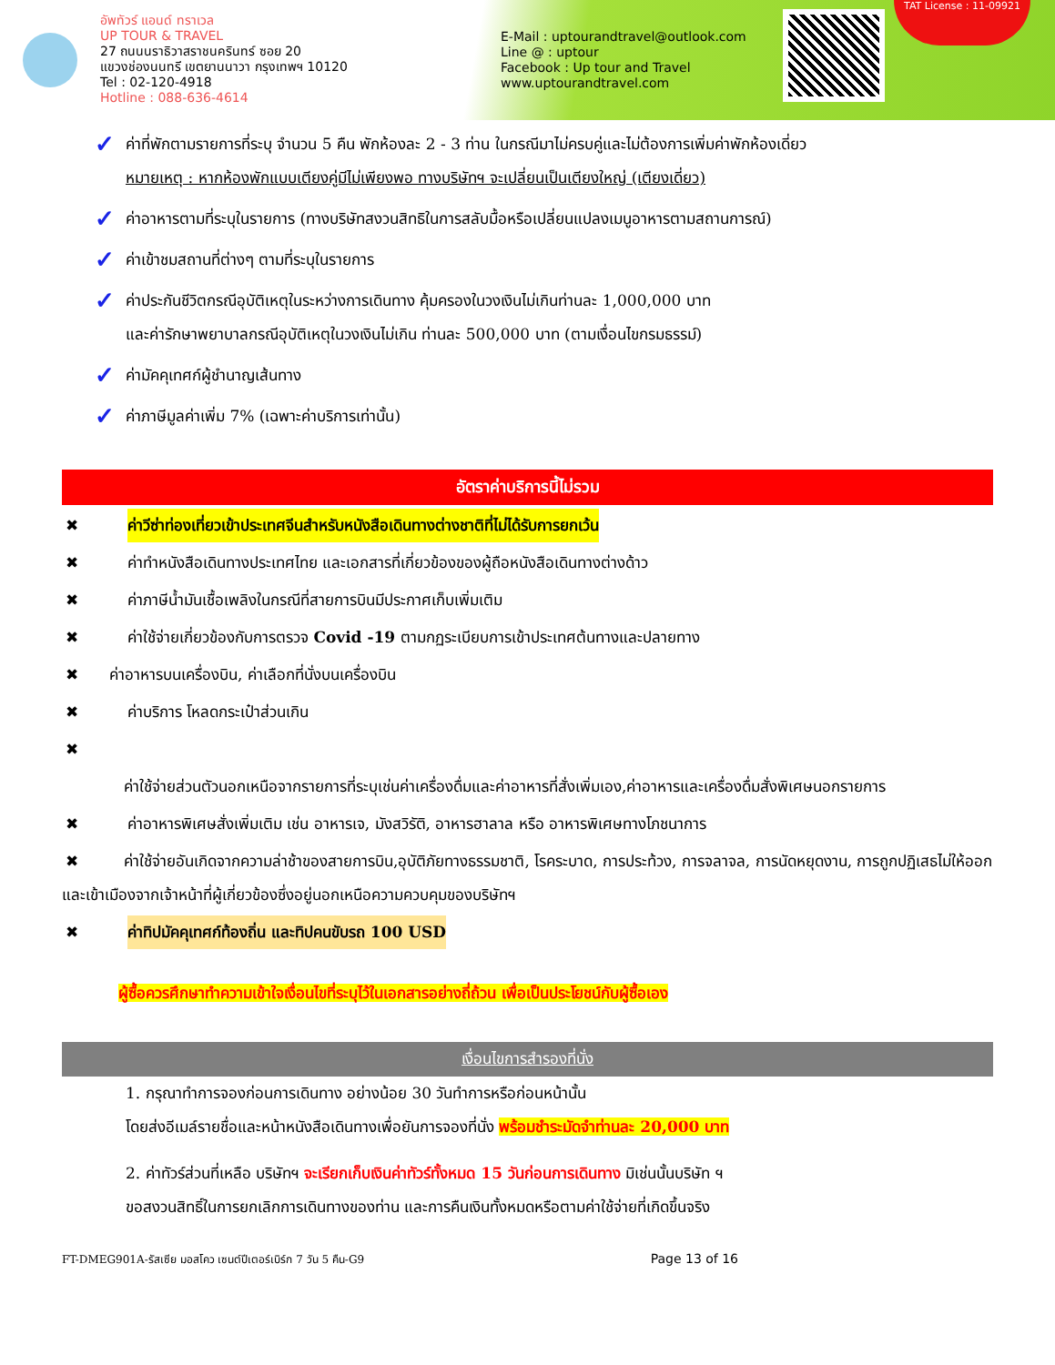อัพทัวร์ แอนด์ ทราเวล
UP TOUR & TRAVEL
27 ถนนนราธิวาสราชนครินทร์ ซอย 20
แขวงช่องนนทรี เขตยานนาวา กรุงเทพฯ 10120
Tel : 02-120-4918
Hotline : 088-636-4614
E-Mail : uptourandtravel@outlook.com
Line @ : uptour
Facebook : Up tour and Travel
www.uptourandtravel.com
TAT License : 11-09921
✓
ค่าที่พักตามรายการที่ระบุ จำนวน 5 คืน พักห้องละ 2 - 3 ท่าน ในกรณีมาไม่ครบคู่และไม่ต้องการเพิ่มค่าพักห้องเดี่ยว
หมายเหตุ : หากห้องพักแบบเตียงคู่มีไม่เพียงพอ ทางบริษัทฯ จะเปลี่ยนเป็นเตียงใหญ่ (เตียงเดี่ยว)
✓
ค่าอาหารตามที่ระบุในรายการ (ทางบริษัทสงวนสิทธิในการสลับมื้อหรือเปลี่ยนแปลงเมนูอาหารตามสถานการณ์)
✓
ค่าเข้าชมสถานที่ต่างๆ ตามที่ระบุในรายการ
✓
ค่าประกันชีวิตกรณีอุบัติเหตุในระหว่างการเดินทาง คุ้มครองในวงเงินไม่เกินท่านละ 1,000,000 บาท
และค่ารักษาพยาบาลกรณีอุบัติเหตุในวงเงินไม่เกิน ท่านละ 500,000 บาท (ตามเงื่อนไขกรมธรรม์)
✓
ค่ามัคคุเทศก์ผู้ชำนาญเส้นทาง
✓
ค่าภาษีมูลค่าเพิ่ม 7% (เฉพาะค่าบริการเท่านั้น)
อัตราค่าบริการนี้ไม่รวม
✖ ค่าวีซ่าท่องเที่ยวเข้าประเทศจีนสำหรับหนังสือเดินทางต่างชาติที่ไม่ได้รับการยกเว้น
✖ ค่าทำหนังสือเดินทางประเทศไทย และเอกสารที่เกี่ยวข้องของผู้ถือหนังสือเดินทางต่างด้าว
✖ ค่าภาษีน้ำมันเชื้อเพลิงในกรณีที่สายการบินมีประกาศเก็บเพิ่มเติม
✖ ค่าใช้จ่ายเกี่ยวข้องกับการตรวจ Covid -19 ตามกฏระเบียบการเข้าประเทศต้นทางและปลายทาง
✖ ค่าอาหารบนเครื่องบิน, ค่าเลือกที่นั่งบนเครื่องบิน
✖ ค่าบริการ โหลดกระเป๋าส่วนเกิน
✖
ค่าใช้จ่ายส่วนตัวนอกเหนือจากรายการที่ระบุเช่นค่าเครื่องดื่มและค่าอาหารที่สั่งเพิ่มเอง,ค่าอาหารและเครื่องดื่มสั่งพิเศษนอกรายการ
✖ ค่าอาหารพิเศษสั่งเพิ่มเติม เช่น อาหารเจ, มังสวิรัติ, อาหารฮาลาล หรือ อาหารพิเศษทางโภชนาการ
✖ ค่าใช้จ่ายอันเกิดจากความล่าช้าของสายการบิน,อุบัติภัยทางธรรมชาติ, โรคระบาด, การประท้วง, การจลาจล, การนัดหยุดงาน, การถูกปฏิเสธไม่ให้ออกและเข้าเมืองจากเจ้าหน้าที่ผู้เกี่ยวข้องซึ่งอยู่นอกเหนือความควบคุมของบริษัทฯ
✖ ค่าทิปมัคคุเทศก์ท้องถิ่น และทิปคนขับรถ 100 USD
ผู้ซื้อควรศึกษาทำความเข้าใจเงื่อนไขที่ระบุไว้ในเอกสารอย่างถี่ถ้วน เพื่อเป็นประโยชน์กับผู้ซื้อเอง
เงื่อนไขการสำรองที่นั่ง
1. กรุณาทำการจองก่อนการเดินทาง อย่างน้อย 30 วันทำการหรือก่อนหน้านั้น
โดยส่งอีเมล์รายชื่อและหน้าหนังสือเดินทางเพื่อยันการจองที่นั่ง พร้อมชำระมัดจำท่านละ 20,000 บาท
2. ค่าทัวร์ส่วนที่เหลือ บริษัทฯ จะเรียกเก็บเงินค่าทัวร์ทั้งหมด 15 วันก่อนการเดินทาง มิเช่นนั้นบริษัท ฯ
ขอสงวนสิทธิ์ในการยกเลิกการเดินทางของท่าน และการคืนเงินทั้งหมดหรือตามค่าใช้จ่ายที่เกิดขึ้นจริง
FT-DMEG901A-รัสเซีย มอสโคว เซนต์ปีเตอร์เบิร์ก 7 วัน 5 คืน-G9 Page 13 of 16